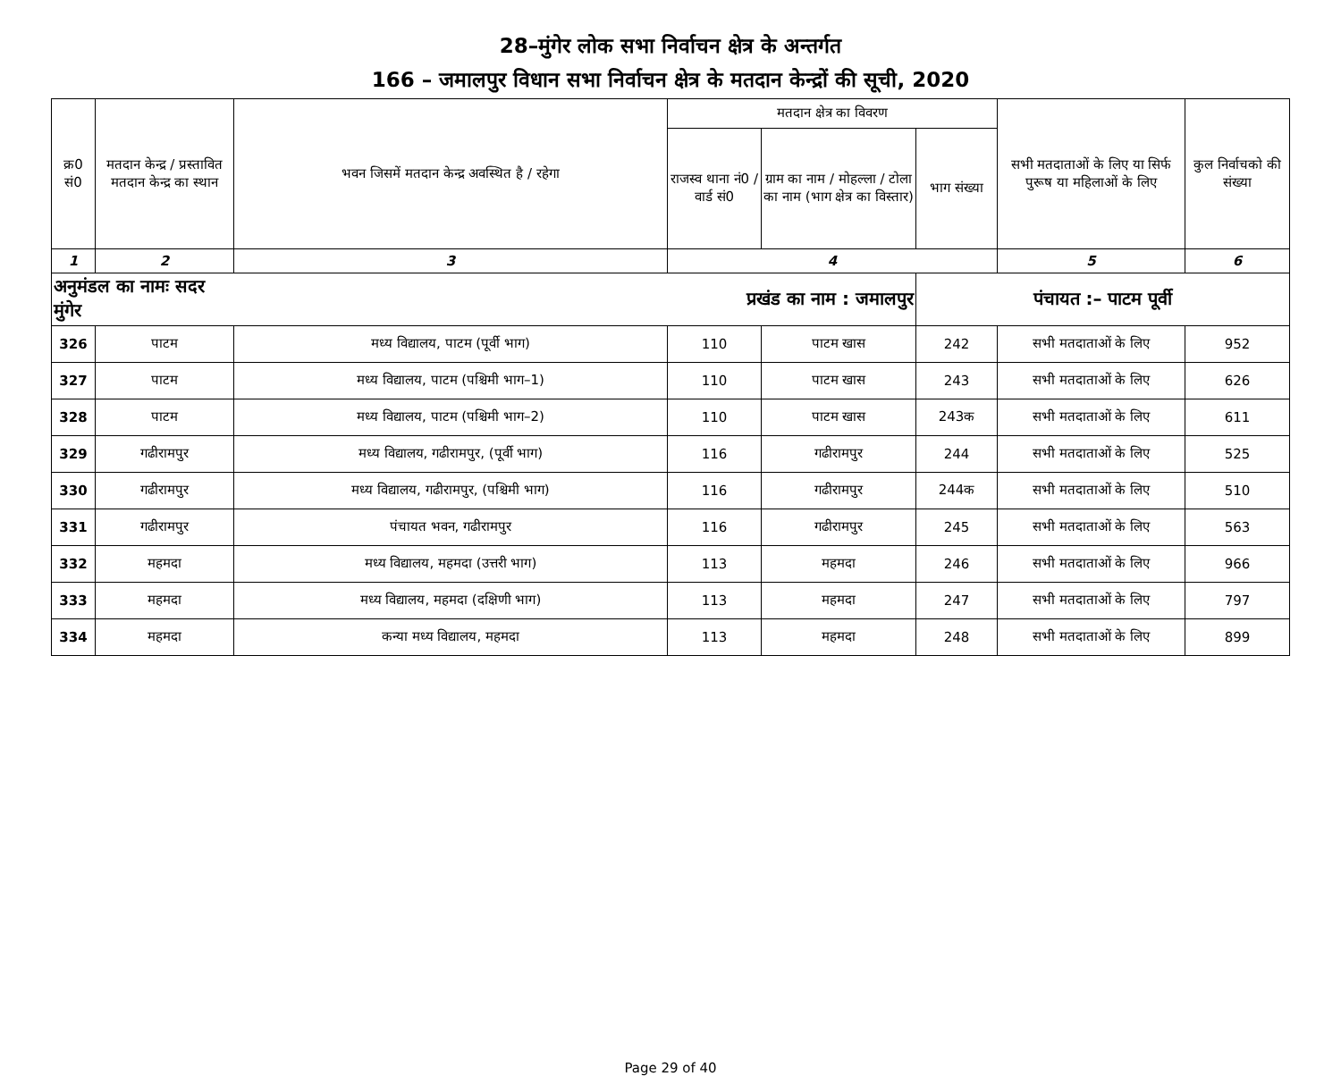28–मुंगेर लोक सभा निर्वाचन क्षेत्र के अन्तर्गत
166 – जमालपुर विधान सभा निर्वाचन क्षेत्र के मतदान केन्द्रों की सूची, 2020
| क्र0 सं0 | मतदान केन्द्र / प्रस्तावित मतदान केन्द्र का स्थान | भवन जिसमें मतदान केन्द्र अवस्थित है / रहेगा | मतदान क्षेत्र का विवरण | | | सभी मतदाताओं के लिए या सिर्फ पुरूष या महिलाओं के लिए | कुल निर्वाचको की संख्या |
| --- | --- | --- | --- | --- | --- | --- | --- |
| | | | राजस्व थाना नं0 / वार्ड सं0 | ग्राम का नाम / मोहल्ला / टोला का नाम (भाग क्षेत्र का विस्तार) | भाग संख्या | | |
| 1 | 2 | 3 | 4 | | | 5 | 6 |
| अनुमंडल का नामः सदर मुंगेर | | प्रखंड का नाम : जमालपुर | | | पंचायत :– पाटम पूर्वी | | |
| 326 | पाटम | मध्य विद्यालय, पाटम (पूर्वी भाग) | 110 | पाटम खास | 242 | सभी मतदाताओं के लिए | 952 |
| 327 | पाटम | मध्य विद्यालय, पाटम (पश्चिमी भाग–1) | 110 | पाटम खास | 243 | सभी मतदाताओं के लिए | 626 |
| 328 | पाटम | मध्य विद्यालय, पाटम (पश्चिमी भाग–2) | 110 | पाटम खास | 243क | सभी मतदाताओं के लिए | 611 |
| 329 | गढीरामपुर | मध्य विद्यालय, गढीरामपुर, (पूर्वी भाग) | 116 | गढीरामपुर | 244 | सभी मतदाताओं के लिए | 525 |
| 330 | गढीरामपुर | मध्य विद्यालय, गढीरामपुर, (पश्चिमी भाग) | 116 | गढीरामपुर | 244क | सभी मतदाताओं के लिए | 510 |
| 331 | गढीरामपुर | पंचायत भवन, गढीरामपुर | 116 | गढीरामपुर | 245 | सभी मतदाताओं के लिए | 563 |
| 332 | महमदा | मध्य विद्यालय, महमदा (उत्तरी भाग) | 113 | महमदा | 246 | सभी मतदाताओं के लिए | 966 |
| 333 | महमदा | मध्य विद्यालय, महमदा (दक्षिणी भाग) | 113 | महमदा | 247 | सभी मतदाताओं के लिए | 797 |
| 334 | महमदा | कन्या मध्य विद्यालय, महमदा | 113 | महमदा | 248 | सभी मतदाताओं के लिए | 899 |
Page 29 of 40